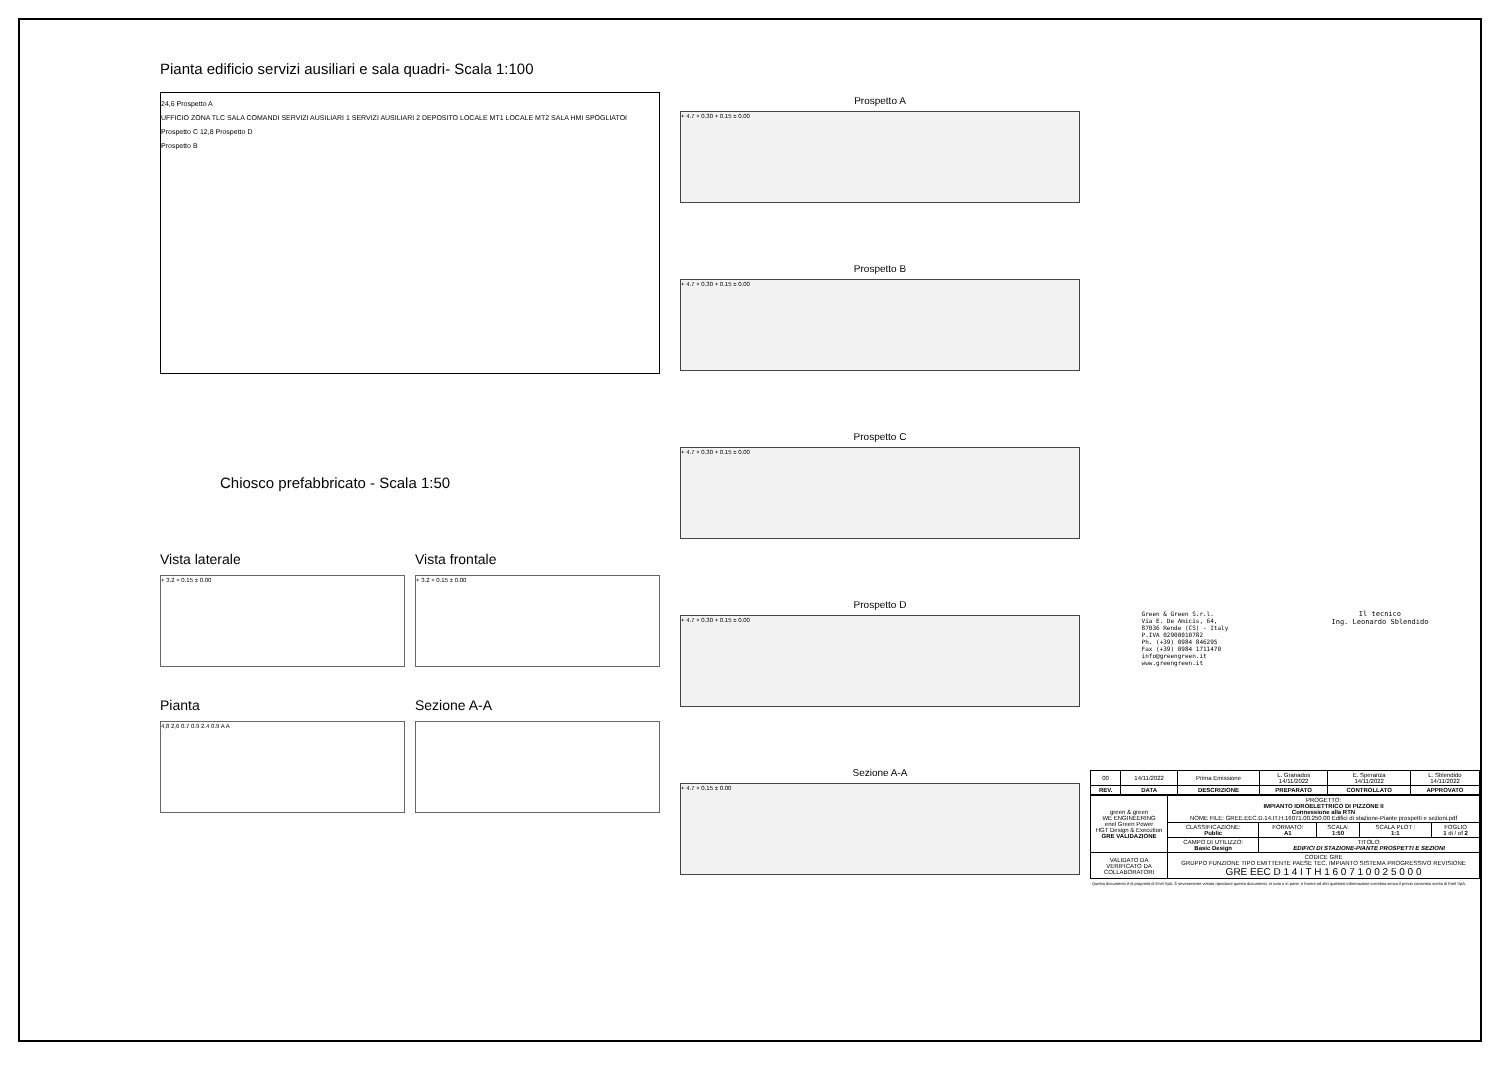Pianta edificio servizi ausiliari e sala quadri- Scala 1:100
24,6 Prospetto A
UFFICIO ZONA TLC SALA COMANDI SERVIZI AUSILIARI 1 SERVIZI AUSILIARI 2 DEPOSITO LOCALE MT1 LOCALE MT2 SALA HMI SPOGLIATOI
Prospetto C 12,8 Prospetto D
Prospetto B
Chiosco prefabbricato - Scala 1:50
Vista laterale
+ 3.2 + 0.15 ± 0.00
Pianta
4,8 2,6 0.7 0.9 2.4 0.9 A A
Vista frontale
+ 3.2 + 0.15 ± 0.00
Sezione A-A
Prospetto A
+ 4.7 + 0.30 + 0.15 ± 0.00
Prospetto B
+ 4.7 + 0.30 + 0.15 ± 0.00
Prospetto C
+ 4.7 + 0.30 + 0.15 ± 0.00
Prospetto D
+ 4.7 + 0.30 + 0.15 ± 0.00
Sezione A-A
+ 4.7 + 0.15 ± 0.00
Green & Green S.r.l.
Via E. De Amicis, 64,
87036 Rende (CS) - Italy
P.IVA 02900010782
Ph. (+39) 0984 846295
Fax (+39) 0984 1711470
info@greengreen.it
www.greengreen.it
Il tecnico
Ing. Leonardo Sblendido
| 00 | 14/11/2022 | Prima Emissione | L. Granados 14/11/2022 | E. Speranza 14/11/2022 | L. Sblendido 14/11/2022 |
| REV. | DATA | DESCRIZIONE | PREPARATO | CONTROLLATO | APPROVATO |
| green & green WE ENGINEERING enel Green Power HGT Design & Execution GRE VALIDAZIONE | PROGETTO: IMPIANTO IDROELETTRICO DI PIZZONE II Connessione alla RTN NOME FILE: GREE.EEC.D.14.IT.H.16071.00.250.00 Edifici di stazione-Piante prospetti e sezioni.pdf | | | | |
| | CLASSIFICAZIONE: Public | FORMATO: A1 | SCALA: 1:50 | SCALA PLOT : 1:1 | FOGLIO 1 di / of 2 |
| | CAMPO DI UTILIZZO: Basic Design | TITOLO: EDIFICI DI STAZIONE-PIANTE PROSPETTI E SEZIONI | | | |
| VALIDATO DA VERIFICATO DA COLLABORATORI | CODICE GRE GRUPPO FUNZIONE TIPO EMITTENTE PAESE TEC. IMPIANTO SISTEMA PROGRESSIVO REVISIONE GRE EEC D 1 4 I T H 1 6 0 7 1 0 0 2 5 0 0 0 | | | | |
Questo documento è di proprietà di Enel SpA. È severamente vietato riprodurre questo documento, in tutto o in parte, e fornire ad altri qualsiasi informazione correlata senza il previo consenso scritto di Enel SpA.